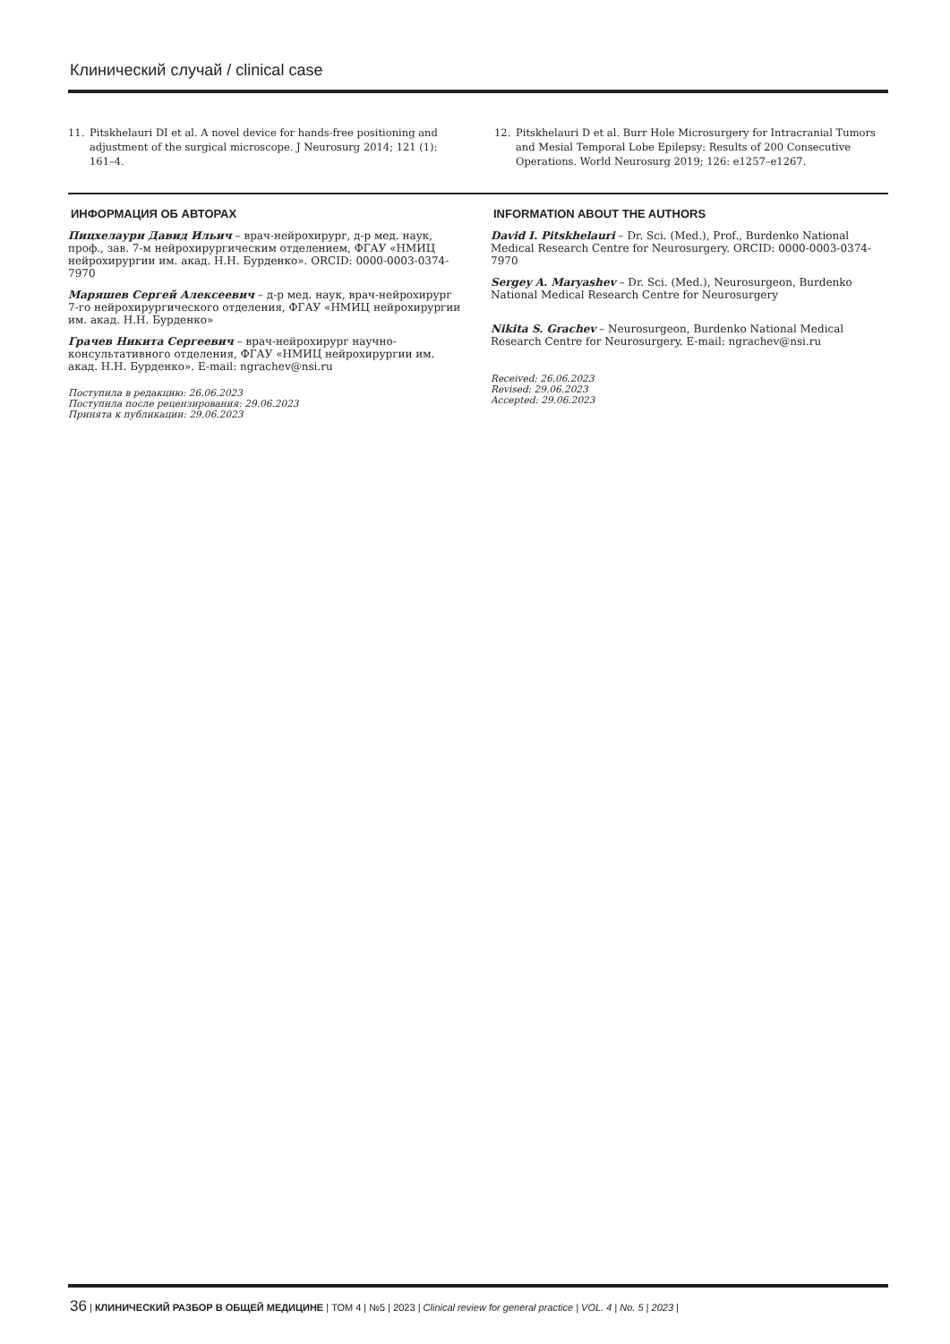Клинический случай / clinical case
11. Pitskhelauri DI et al. A novel device for hands-free positioning and adjustment of the surgical microscope. J Neurosurg 2014; 121 (1): 161–4.
12. Pitskhelauri D et al. Burr Hole Microsurgery for Intracranial Tumors and Mesial Temporal Lobe Epilepsy: Results of 200 Consecutive Operations. World Neurosurg 2019; 126: e1257–e1267.
ИНФОРМАЦИЯ ОБ АВТОРАХ
Пицхелаури Давид Ильич – врач-нейрохирург, д-р мед. наук, проф., зав. 7-м нейрохирургическим отделением, ФГАУ «НМИЦ нейрохирургии им. акад. Н.Н. Бурденко». ORCID: 0000-0003-0374-7970
Маряшев Сергей Алексеевич – д-р мед. наук, врач-нейрохирург 7-го нейрохирургического отделения, ФГАУ «НМИЦ нейрохирургии им. акад. Н.Н. Бурденко»
Грачев Никита Сергеевич – врач-нейрохирург научно-консультативного отделения, ФГАУ «НМИЦ нейрохирургии им. акад. Н.Н. Бурденко». E-mail: ngrachev@nsi.ru
Поступила в редакцию: 26.06.2023
Поступила после рецензирования: 29.06.2023
Принята к публикации: 29.06.2023
INFORMATION ABOUT THE AUTHORS
David I. Pitskhelauri – Dr. Sci. (Med.), Prof., Burdenko National Medical Research Centre for Neurosurgery. ORCID: 0000-0003-0374-7970
Sergey A. Maryashev – Dr. Sci. (Med.), Neurosurgeon, Burdenko National Medical Research Centre for Neurosurgery
Nikita S. Grachev – Neurosurgeon, Burdenko National Medical Research Centre for Neurosurgery. E-mail: ngrachev@nsi.ru
Received: 26.06.2023
Revised: 29.06.2023
Accepted: 29.06.2023
36 | КЛИНИЧЕСКИЙ РАЗБОР В ОБЩЕЙ МЕДИЦИНЕ | ТОМ 4 | №5 | 2023 | Clinical review for general practice | VOL. 4 | No. 5 | 2023 |